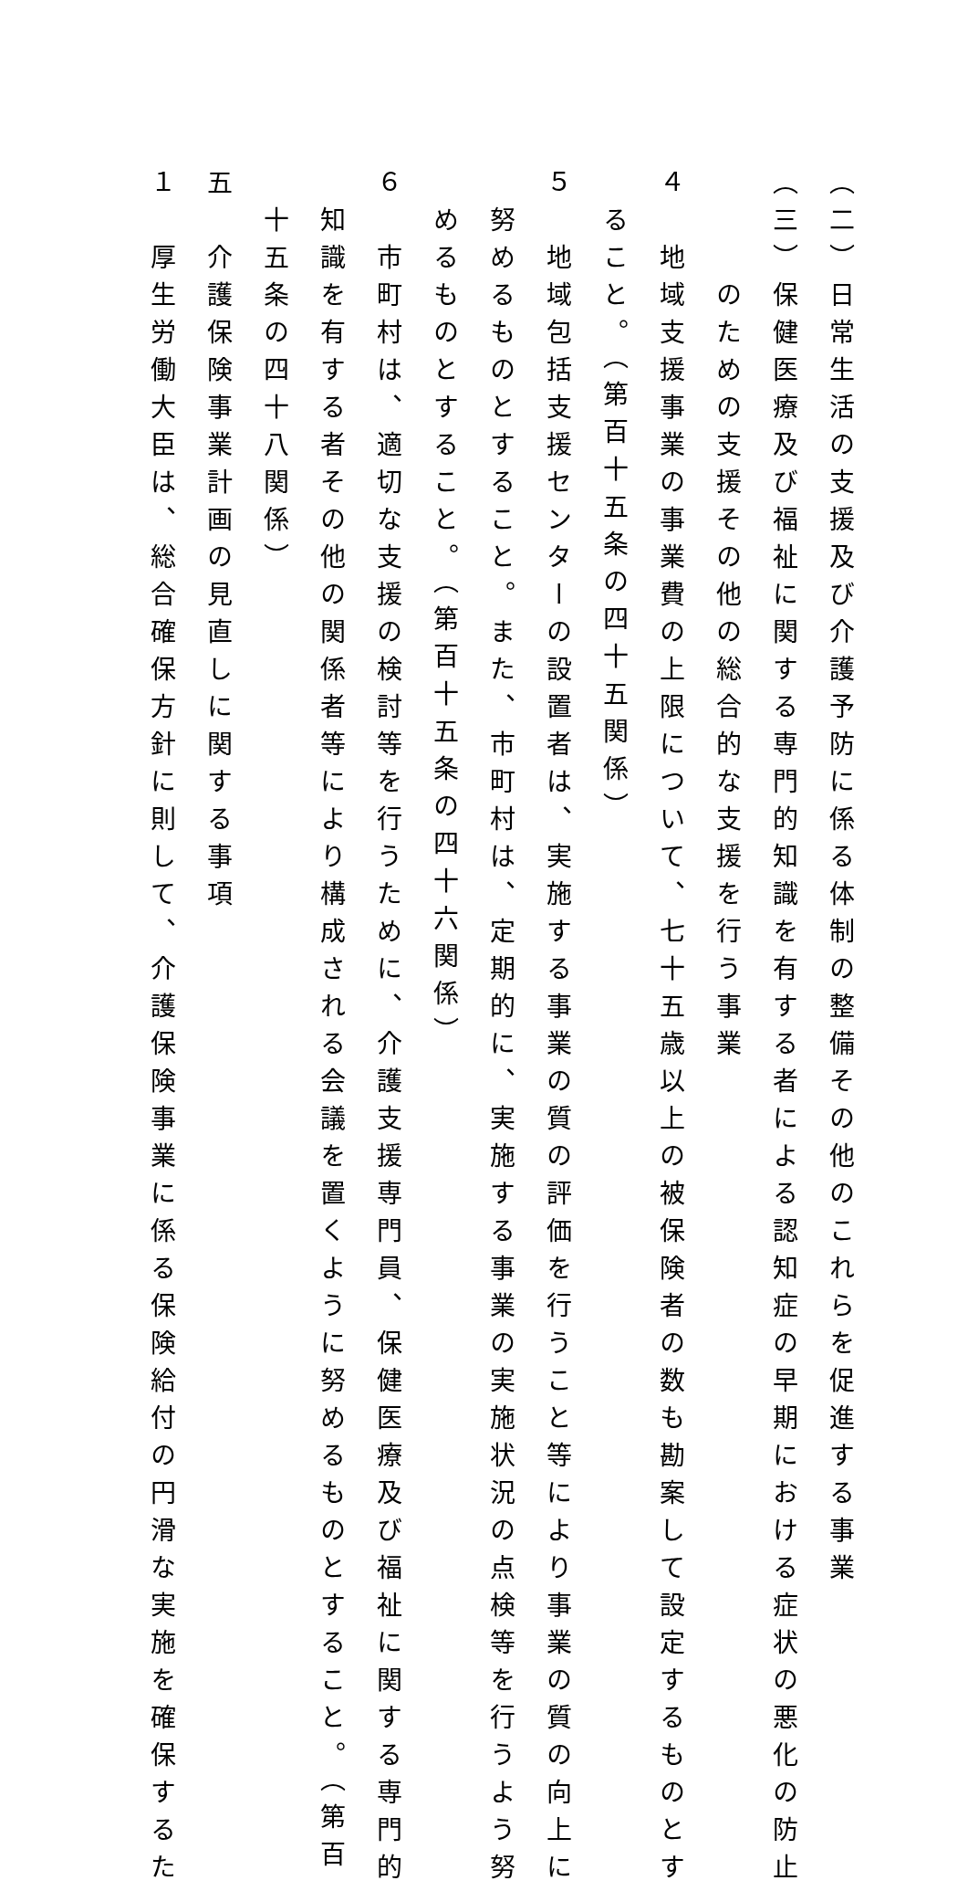（二）日常生活の支援及び介護予防に係る体制の整備その他のこれらを促進する事業
（三）保健医療及び福祉に関する専門的知識を有する者による認知症の早期における症状の悪化の防止
　　　のための支援その他の総合的な支援を行う事業
４　地域支援事業の事業費の上限について、七十五歳以上の被保険者の数も勘案して設定するものとす
　ること。（第百十五条の四十五関係）
５　地域包括支援センターの設置者は、実施する事業の質の評価を行うこと等により事業の質の向上に
　努めるものとすること。また、市町村は、定期的に、実施する事業の実施状況の点検等を行うよう努
　めるものとすること。（第百十五条の四十六関係）
６　市町村は、適切な支援の検討等を行うために、介護支援専門員、保健医療及び福祉に関する専門的
　知識を有する者その他の関係者等により構成される会議を置くように努めるものとすること。（第百
　十五条の四十八関係）
五　介護保険事業計画の見直しに関する事項
１　厚生労働大臣は、総合確保方針に則して、介護保険事業に係る保険給付の円滑な実施を確保するた